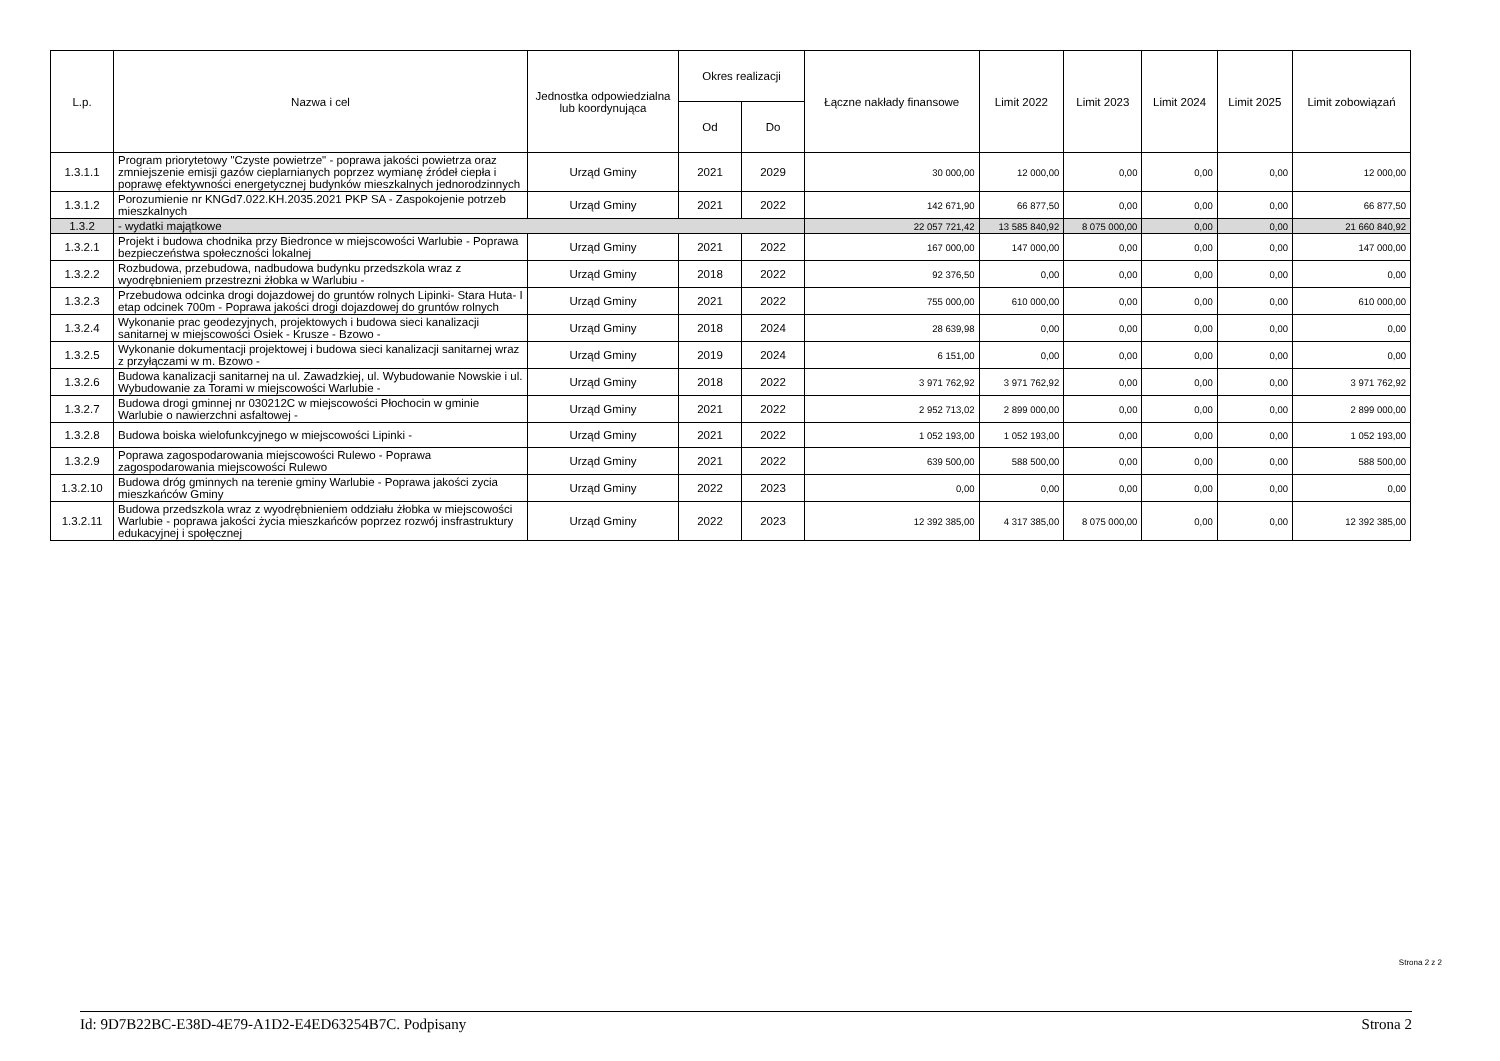| L.p. | Nazwa i cel | Jednostka odpowiedzialna lub koordynująca | Okres realizacji | | Łączne nakłady finansowe | Limit 2022 | Limit 2023 | Limit 2024 | Limit 2025 | Limit zobowiązań |
| --- | --- | --- | --- | --- | --- | --- | --- | --- | --- | --- |
| | | | Od | Do | | | | | | |
| 1.3.1.1 | Program priorytetowy "Czyste powietrze" - poprawa jakości powietrza oraz zmniejszenie emisji gazów cieplarnianych poprzez wymianę źródeł ciepła i poprawę efektywności energetycznej budynków mieszkalnych jednorodzinnych | Urząd Gminy | 2021 | 2029 | 30 000,00 | 12 000,00 | 0,00 | 0,00 | 0,00 | 12 000,00 |
| 1.3.1.2 | Porozumienie nr KNGd7.022.KH.2035.2021 PKP SA - Zaspokojenie potrzeb mieszkalnych | Urząd Gminy | 2021 | 2022 | 142 671,90 | 66 877,50 | 0,00 | 0,00 | 0,00 | 66 877,50 |
| 1.3.2 | - wydatki majątkowe | | | | 22 057 721,42 | 13 585 840,92 | 8 075 000,00 | 0,00 | 0,00 | 21 660 840,92 |
| 1.3.2.1 | Projekt i budowa chodnika przy Biedronce w miejscowości Warlubie - Poprawa bezpieczeństwa społeczności lokalnej | Urząd Gminy | 2021 | 2022 | 167 000,00 | 147 000,00 | 0,00 | 0,00 | 0,00 | 147 000,00 |
| 1.3.2.2 | Rozbudowa, przebudowa, nadbudowa budynku przedszkola wraz z wyodrębnieniem przestrezni żłobka w Warlubiu - | Urząd Gminy | 2018 | 2022 | 92 376,50 | 0,00 | 0,00 | 0,00 | 0,00 | 0,00 |
| 1.3.2.3 | Przebudowa odcinka drogi dojazdowej do gruntów rolnych Lipinki- Stara Huta- I etap odcinek 700m - Poprawa jakości drogi dojazdowej do gruntów rolnych | Urząd Gminy | 2021 | 2022 | 755 000,00 | 610 000,00 | 0,00 | 0,00 | 0,00 | 610 000,00 |
| 1.3.2.4 | Wykonanie prac geodezyjnych, projektowych i budowa sieci kanalizacji sanitarnej w miejscowości Osiek - Krusze - Bzowo - | Urząd Gminy | 2018 | 2024 | 28 639,98 | 0,00 | 0,00 | 0,00 | 0,00 | 0,00 |
| 1.3.2.5 | Wykonanie dokumentacji projektowej i budowa sieci kanalizacji sanitarnej wraz z przyłączami w m. Bzowo - | Urząd Gminy | 2019 | 2024 | 6 151,00 | 0,00 | 0,00 | 0,00 | 0,00 | 0,00 |
| 1.3.2.6 | Budowa kanalizacji sanitarnej na ul. Zawadzkiej, ul. Wybudowanie Nowskie i ul. Wybudowanie za Torami w miejscowości Warlubie - | Urząd Gminy | 2018 | 2022 | 3 971 762,92 | 3 971 762,92 | 0,00 | 0,00 | 0,00 | 3 971 762,92 |
| 1.3.2.7 | Budowa drogi gminnej nr 030212C w miejscowości Płochocin w gminie Warlubie o nawierzchni asfaltowej - | Urząd Gminy | 2021 | 2022 | 2 952 713,02 | 2 899 000,00 | 0,00 | 0,00 | 0,00 | 2 899 000,00 |
| 1.3.2.8 | Budowa boiska wielofunkcyjnego w miejscowości Lipinki - | Urząd Gminy | 2021 | 2022 | 1 052 193,00 | 1 052 193,00 | 0,00 | 0,00 | 0,00 | 1 052 193,00 |
| 1.3.2.9 | Poprawa zagospodarowania miejscowości Rulewo - Poprawa zagospodarowania miejscowości Rulewo | Urząd Gminy | 2021 | 2022 | 639 500,00 | 588 500,00 | 0,00 | 0,00 | 0,00 | 588 500,00 |
| 1.3.2.10 | Budowa dróg gminnych na terenie gminy Warlubie - Poprawa jakości zycia mieszkańców Gminy | Urząd Gminy | 2022 | 2023 | 0,00 | 0,00 | 0,00 | 0,00 | 0,00 | 0,00 |
| 1.3.2.11 | Budowa przedszkola wraz z wyodrębnieniem oddziału żłobka w miejscowości Warlubie - poprawa jakości życia mieszkańców poprzez rozwój insfrastruktury edukacyjnej i społęcznej | Urząd Gminy | 2022 | 2023 | 12 392 385,00 | 4 317 385,00 | 8 075 000,00 | 0,00 | 0,00 | 12 392 385,00 |
Strona 2 z 2
Id: 9D7B22BC-E38D-4E79-A1D2-E4ED63254B7C. Podpisany Strona 2